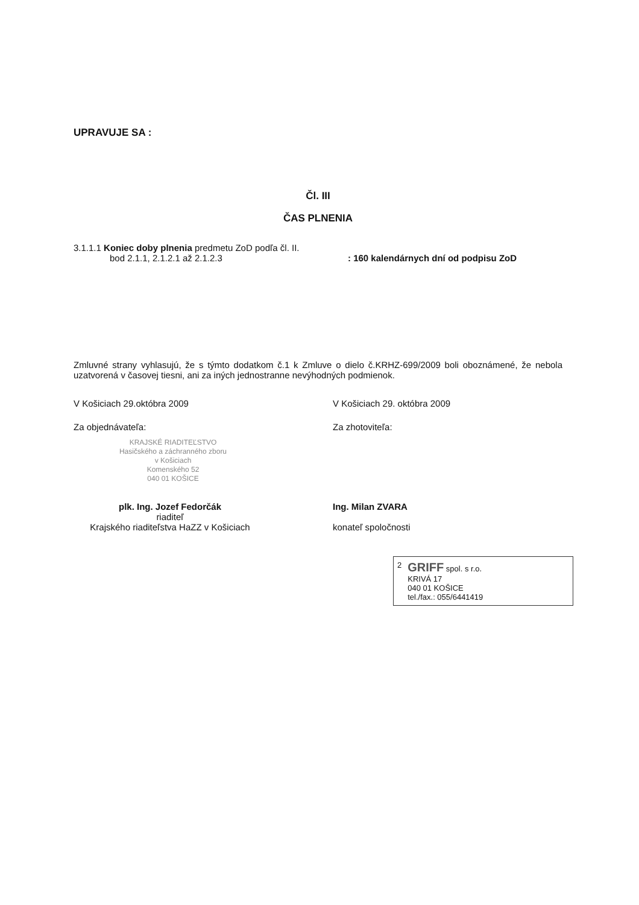UPRAVUJE SA :
Čl. III
ČAS PLNENIA
3.1.1.1 Koniec doby plnenia predmetu ZoD podľa čl. II.
bod 2.1.1, 2.1.2.1 až 2.1.2.3 : 160 kalendárnych dní od podpisu ZoD
Zmluvné strany vyhlasujú, že s týmto dodatkom č.1 k Zmluve o dielo č.KRHZ-699/2009 boli oboznámené, že nebola uzatvorená v časovej tiesni, ani za iných jednostranne nevýhodných podmienok.
V Košiciach 29.októbra 2009 V Košiciach 29. októbra 2009
Za objednávateľa: Za zhotoviteľa:
KRAJSKÉ RIADITEĽSTVO
Hasičského a záchranného zboru
v Košiciach
Komenského 52
040 01 KOŠICE
plk. Ing. Jozef Fedorčák
riaditeľ
Krajského riaditeľstva HaZZ v Košiciach
Ing. Milan ZVARA
konateľ spoločnosti
2
GRIFF spol. s r.o.
KRIVÁ 17
040 01 KOŠICE
tel./fax.: 055/6441419